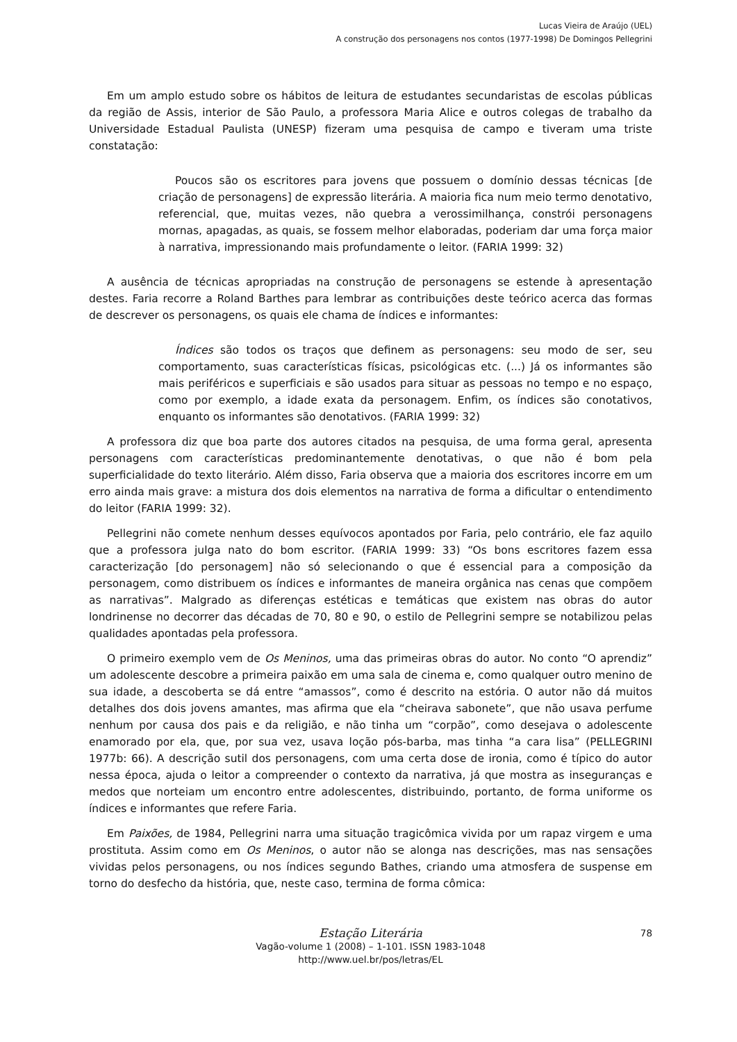Lucas Vieira de Araújo (UEL)
A construção dos personagens nos contos (1977-1998) De Domingos Pellegrini
Em um amplo estudo sobre os hábitos de leitura de estudantes secundaristas de escolas públicas da região de Assis, interior de São Paulo, a professora Maria Alice e outros colegas de trabalho da Universidade Estadual Paulista (UNESP) fizeram uma pesquisa de campo e tiveram uma triste constatação:
Poucos são os escritores para jovens que possuem o domínio dessas técnicas [de criação de personagens] de expressão literária. A maioria fica num meio termo denotativo, referencial, que, muitas vezes, não quebra a verossimilhança, constrói personagens mornas, apagadas, as quais, se fossem melhor elaboradas, poderiam dar uma força maior à narrativa, impressionando mais profundamente o leitor. (FARIA 1999: 32)
A ausência de técnicas apropriadas na construção de personagens se estende à apresentação destes. Faria recorre a Roland Barthes para lembrar as contribuições deste teórico acerca das formas de descrever os personagens, os quais ele chama de índices e informantes:
Índices são todos os traços que definem as personagens: seu modo de ser, seu comportamento, suas características físicas, psicológicas etc. (...) Já os informantes são mais periféricos e superficiais e são usados para situar as pessoas no tempo e no espaço, como por exemplo, a idade exata da personagem. Enfim, os índices são conotativos, enquanto os informantes são denotativos. (FARIA 1999: 32)
A professora diz que boa parte dos autores citados na pesquisa, de uma forma geral, apresenta personagens com características predominantemente denotativas, o que não é bom pela superficialidade do texto literário. Além disso, Faria observa que a maioria dos escritores incorre em um erro ainda mais grave: a mistura dos dois elementos na narrativa de forma a dificultar o entendimento do leitor (FARIA 1999: 32).
Pellegrini não comete nenhum desses equívocos apontados por Faria, pelo contrário, ele faz aquilo que a professora julga nato do bom escritor. (FARIA 1999: 33) “Os bons escritores fazem essa caracterização [do personagem] não só selecionando o que é essencial para a composição da personagem, como distribuem os índices e informantes de maneira orgânica nas cenas que compõem as narrativas”. Malgrado as diferenças estéticas e temáticas que existem nas obras do autor londrinense no decorrer das décadas de 70, 80 e 90, o estilo de Pellegrini sempre se notabilizou pelas qualidades apontadas pela professora.
O primeiro exemplo vem de Os Meninos, uma das primeiras obras do autor. No conto “O aprendiz” um adolescente descobre a primeira paixão em uma sala de cinema e, como qualquer outro menino de sua idade, a descoberta se dá entre “amassos”, como é descrito na estória. O autor não dá muitos detalhes dos dois jovens amantes, mas afirma que ela “cheirava sabonete”, que não usava perfume nenhum por causa dos pais e da religião, e não tinha um “corpão”, como desejava o adolescente enamorado por ela, que, por sua vez, usava loção pós-barba, mas tinha “a cara lisa” (PELLEGRINI 1977b: 66). A descrição sutil dos personagens, com uma certa dose de ironia, como é típico do autor nessa época, ajuda o leitor a compreender o contexto da narrativa, já que mostra as inseguranças e medos que norteiam um encontro entre adolescentes, distribuindo, portanto, de forma uniforme os índices e informantes que refere Faria.
Em Paixões, de 1984, Pellegrini narra uma situação tragicômica vivida por um rapaz virgem e uma prostituta. Assim como em Os Meninos, o autor não se alonga nas descrições, mas nas sensações vividas pelos personagens, ou nos índices segundo Bathes, criando uma atmosfera de suspense em torno do desfecho da história, que, neste caso, termina de forma cômica:
78
Estação Literária
Vagão-volume 1 (2008) – 1-101. ISSN 1983-1048
http://www.uel.br/pos/letras/EL